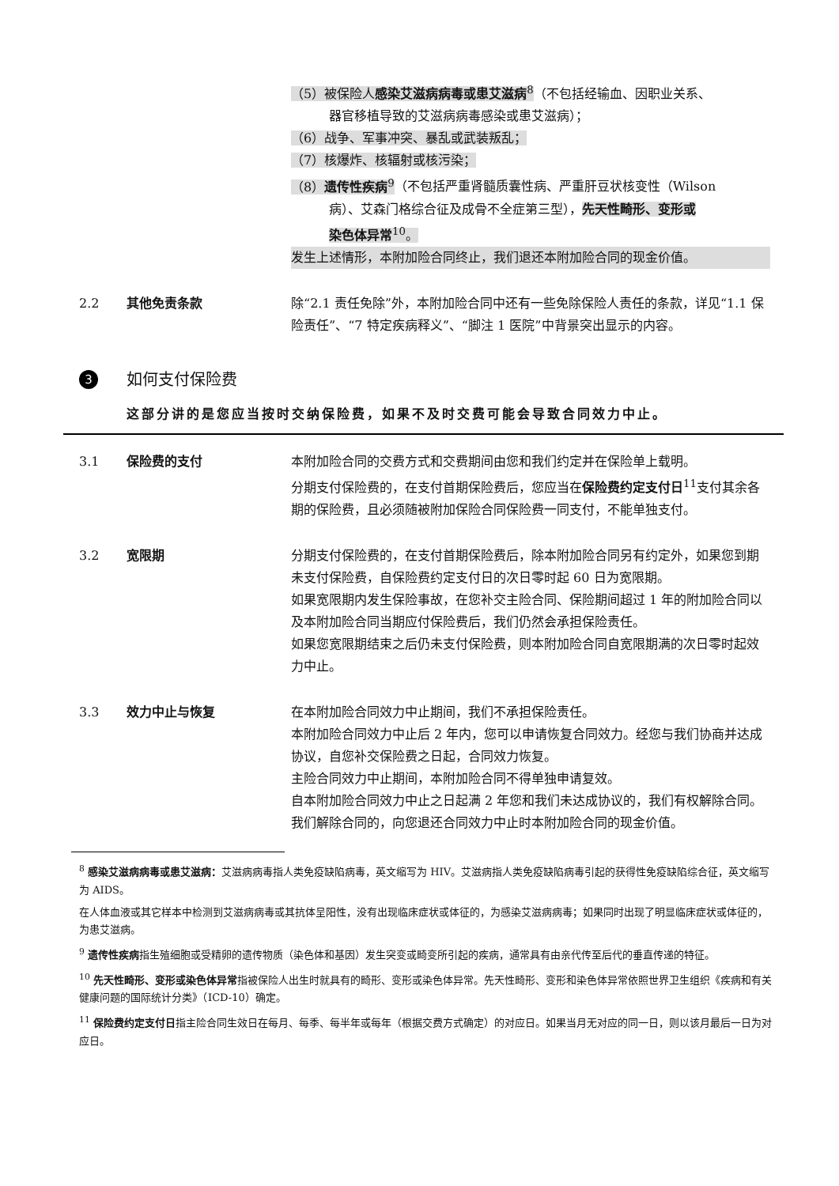（5）被保险人感染艾滋病病毒或患艾滋病<sup>8</sup>（不包括经输血、因职业关系、
器官移植导致的艾滋病病毒感染或患艾滋病）；
（6）战争、军事冲突、暴乱或武装叛乱；
（7）核爆炸、核辐射或核污染；
（8）遗传性疾病<sup>9</sup>（不包括严重肾髓质囊性病、严重肝豆状核变性（Wilson
病）、艾森门格综合征及成骨不全症第三型），先天性畸形、变形或
染色体异常<sup>10</sup>。
发生上述情形，本附加险合同终止，我们退还本附加险合同的现金价值。
2.2 其他免责条款 除“2.1 责任免除”外，本附加险合同中还有一些免除保险人责任的条款，详见“1.1 保险责任”、“7 特定疾病释义”、“脚注 1 医院”中背景突出显示的内容。
3 如何支付保险费
这部分讲的是您应当按时交纳保险费，如果不及时交费可能会导致合同效力中止。
3.1 保险费的支付 本附加险合同的交费方式和交费期间由您和我们约定并在保险单上载明。
分期支付保险费的，在支付首期保险费后，您应当在保险费约定支付日<sup>11</sup>支付其余各期的保险费，且必须随被附加保险合同保险费一同支付，不能单独支付。
3.2 宽限期 分期支付保险费的，在支付首期保险费后，除本附加险合同另有约定外，如果您到期未支付保险费，自保险费约定支付日的次日零时起 60 日为宽限期。
如果宽限期内发生保险事故，在您补交主险合同、保险期间超过 1 年的附加险合同以及本附加险合同当期应付保险费后，我们仍然会承担保险责任。
如果您宽限期结束之后仍未支付保险费，则本附加险合同自宽限期满的次日零时起效力中止。
3.3 效力中止与恢复 在本附加险合同效力中止期间，我们不承担保险责任。
本附加险合同效力中止后 2 年内，您可以申请恢复合同效力。经您与我们协商并达成协议，自您补交保险费之日起，合同效力恢复。
主险合同效力中止期间，本附加险合同不得单独申请复效。
自本附加险合同效力中止之日起满 2 年您和我们未达成协议的，我们有权解除合同。我们解除合同的，向您退还合同效力中止时本附加险合同的现金价值。
<sup>8</sup> 感染艾滋病病毒或患艾滋病：艾滋病病毒指人类免疫缺陷病毒，英文缩写为 HIV。艾滋病指人类免疫缺陷病毒引起的获得性免疫缺陷综合征，英文缩写为 AIDS。
在人体血液或其它样本中检测到艾滋病病毒或其抗体呈阳性，没有出现临床症状或体征的，为感染艾滋病病毒；如果同时出现了明显临床症状或体征的，为患艾滋病。
<sup>9</sup> 遗传性疾病指生殖细胞或受精卵的遗传物质（染色体和基因）发生突变或畸变所引起的疾病，通常具有由亲代传至后代的垂直传递的特征。
<sup>10</sup> 先天性畸形、变形或染色体异常指被保险人出生时就具有的畸形、变形或染色体异常。先天性畸形、变形和染色体异常依照世界卫生组织《疾病和有关健康问题的国际统计分类》（ICD-10）确定。
<sup>11</sup> 保险费约定支付日指主险合同生效日在每月、每季、每半年或每年（根据交费方式确定）的对应日。如果当月无对应的同一日，则以该月最后一日为对应日。